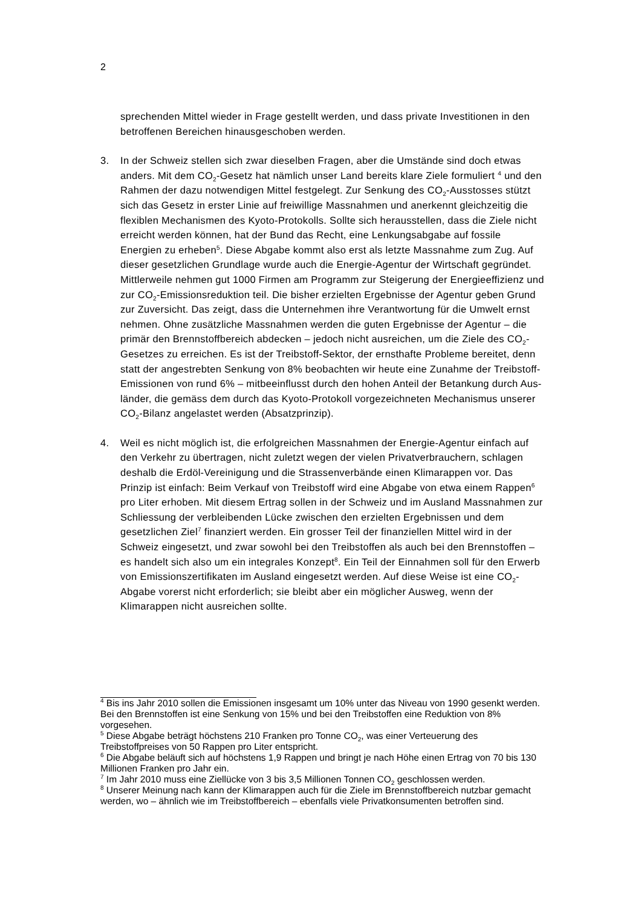2
sprechenden Mittel wieder in Frage gestellt werden, und dass private Investitionen in den betroffenen Bereichen hinausgeschoben werden.
3. In der Schweiz stellen sich zwar dieselben Fragen, aber die Umstände sind doch etwas anders. Mit dem CO<sub>2</sub>-Gesetz hat nämlich unser Land bereits klare Ziele formuliert <sup>4</sup> und den Rahmen der dazu notwendigen Mittel festgelegt. Zur Senkung des CO<sub>2</sub>-Ausstosses stützt sich das Gesetz in erster Linie auf freiwillige Mass­nahmen und anerkennt gleichzeitig die flexiblen Mechanismen des Kyoto-Proto­kolls. Sollte sich herausstellen, dass die Ziele nicht erreicht werden können, hat der Bund das Recht, eine Lenkungsabgabe auf fossile Energien zu erheben<sup>5</sup>. Diese Abgabe kommt also erst als letzte Massnahme zum Zug. Auf dieser gesetz­lichen Grundlage wurde auch die Energie-Agentur der Wirtschaft gegründet. Mitt­lerweile nehmen gut 1000 Firmen am Programm zur Steigerung der Energieeffi­zienz und zur CO<sub>2</sub>-Emissionsreduktion teil. Die bisher erzielten Ergebnisse der Agentur geben Grund zur Zuversicht. Das zeigt, dass die Unternehmen ihre Ver­antwortung für die Umwelt ernst nehmen. Ohne zusätzliche Massnahmen werden die guten Ergebnisse der Agentur – die primär den Brennstoffbereich abdecken – jedoch nicht ausreichen, um die Ziele des CO<sub>2</sub>-Gesetzes zu erreichen. Es ist der Treibstoff-Sektor, der ernsthafte Probleme bereitet, denn statt der angestrebten Senkung von 8% beobachten wir heute eine Zunahme der Treibstoff-Emissionen von rund 6% – mitbeeinflusst durch den hohen Anteil der Betankung durch Aus­länder, die gemäss dem durch das Kyoto-Protokoll vorgezeichneten Mechanismus unserer CO<sub>2</sub>-Bilanz angelastet werden (Absatzprinzip).
4. Weil es nicht möglich ist, die erfolgreichen Massnahmen der Energie-Agentur ein­fach auf den Verkehr zu übertragen, nicht zuletzt wegen der vielen Privatverbrau­chern, schlagen deshalb die Erdöl-Vereinigung und die Strassenverbände einen Klimarappen vor. Das Prinzip ist einfach: Beim Verkauf von Treibstoff wird eine Abgabe von etwa einem Rappen<sup>6</sup> pro Liter erhoben. Mit diesem Ertrag sollen in der Schweiz und im Ausland Massnahmen zur Schliessung der verbleibenden Lü­cke zwischen den erzielten Ergebnissen und dem gesetzlichen Ziel<sup>7</sup> finanziert wer­den. Ein grosser Teil der finanziellen Mittel wird in der Schweiz eingesetzt, und zwar sowohl bei den Treibstoffen als auch bei den Brennstoffen – es handelt sich also um ein integrales Konzept<sup>8</sup>. Ein Teil der Einnahmen soll für den Erwerb von Emissionszertifikaten im Ausland eingesetzt werden. Auf diese Weise ist eine CO<sub>2</sub>-Abgabe vorerst nicht erforderlich; sie bleibt aber ein möglicher Ausweg, wenn der Klimarappen nicht ausreichen sollte.
<sup>4</sup> Bis ins Jahr 2010 sollen die Emissionen insgesamt um 10% unter das Niveau von 1990 gesenkt werden. Bei den Brennstoffen ist eine Senkung von 15% und bei den Treibstoffen eine Reduktion von 8% vorgesehen.
<sup>5</sup> Diese Abgabe beträgt höchstens 210 Franken pro Tonne CO<sub>2</sub>, was einer Verteuerung des Treibstoffpreises von 50 Rappen pro Liter entspricht.
<sup>6</sup> Die Abgabe beläuft sich auf höchstens 1,9 Rappen und bringt je nach Höhe einen Ertrag von 70 bis 130 Millionen Franken pro Jahr ein.
<sup>7</sup> Im Jahr 2010 muss eine Ziellücke von 3 bis 3,5 Millionen Tonnen CO<sub>2</sub> geschlossen werden.
<sup>8</sup> Unserer Meinung nach kann der Klimarappen auch für die Ziele im Brennstoffbereich nutzbar gemacht werden, wo – ähnlich wie im Treibstoffbereich – ebenfalls viele Privatkonsumenten betroffen sind.